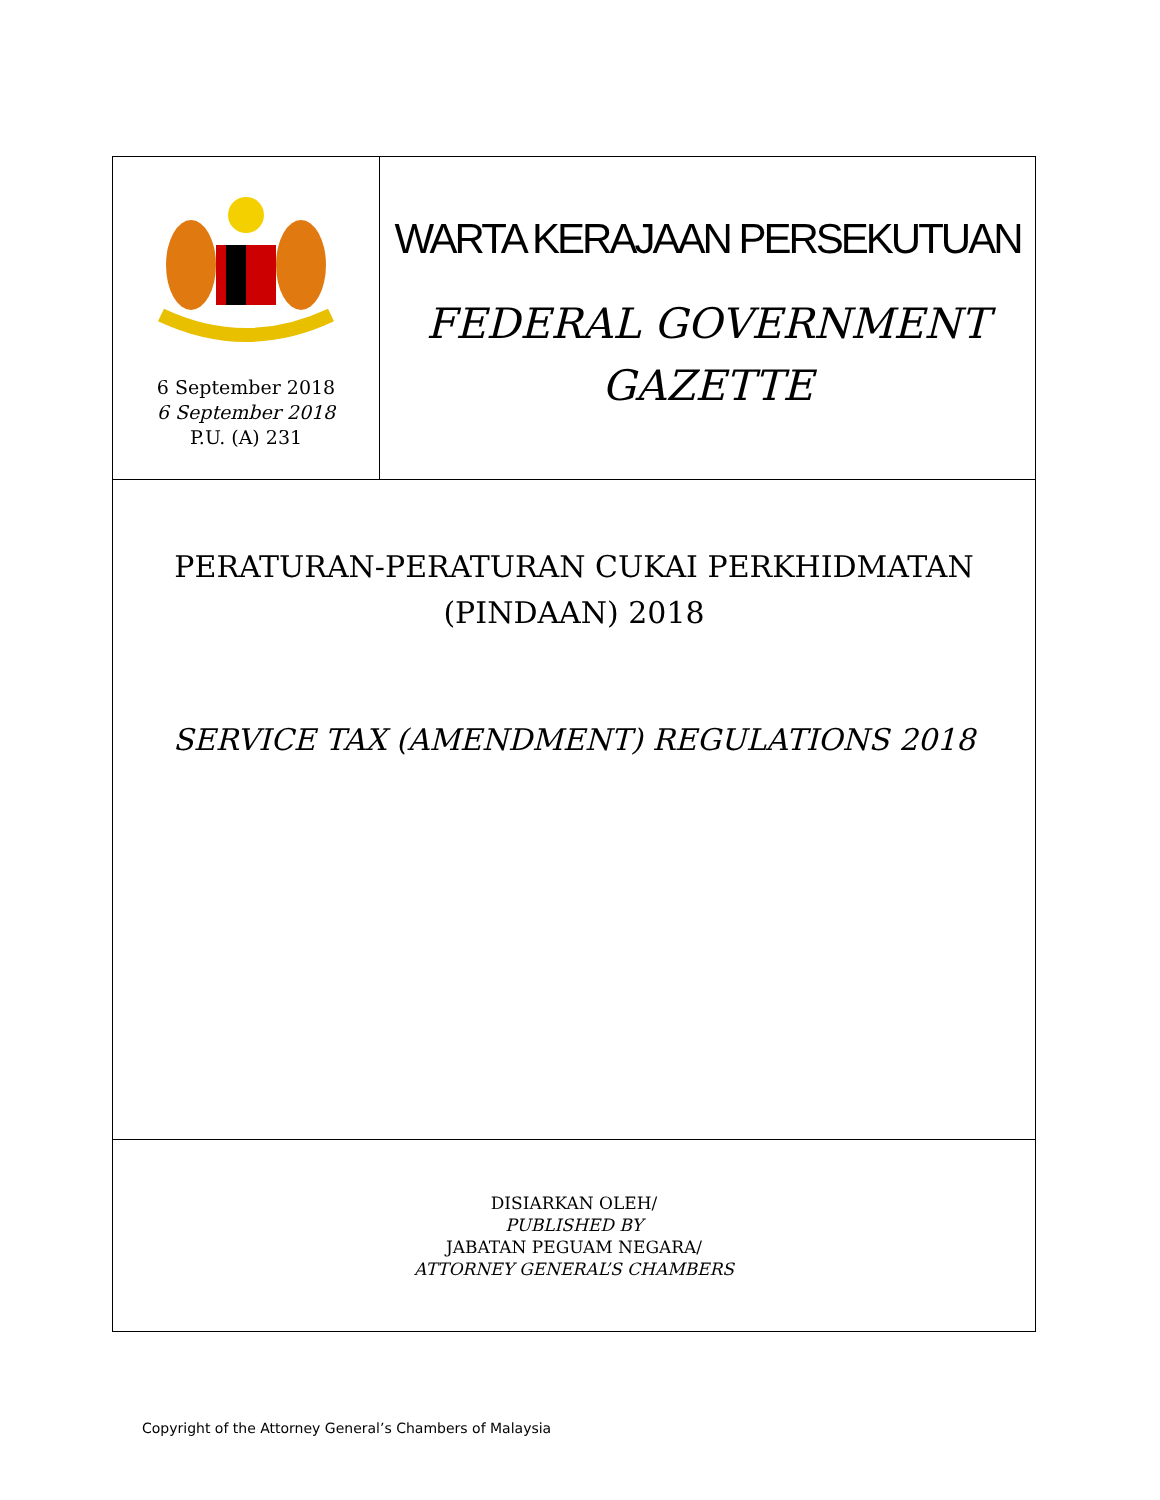6 September 2018
6 September 2018
P.U. (A) 231
WARTA KERAJAAN PERSEKUTUAN
FEDERAL GOVERNMENT
GAZETTE
PERATURAN-PERATURAN CUKAI PERKHIDMATAN
(PINDAAN) 2018
SERVICE TAX (AMENDMENT) REGULATIONS 2018
DISIARKAN OLEH/
PUBLISHED BY
JABATAN PEGUAM NEGARA/
ATTORNEY GENERAL’S CHAMBERS
Copyright of the Attorney General’s Chambers of Malaysia